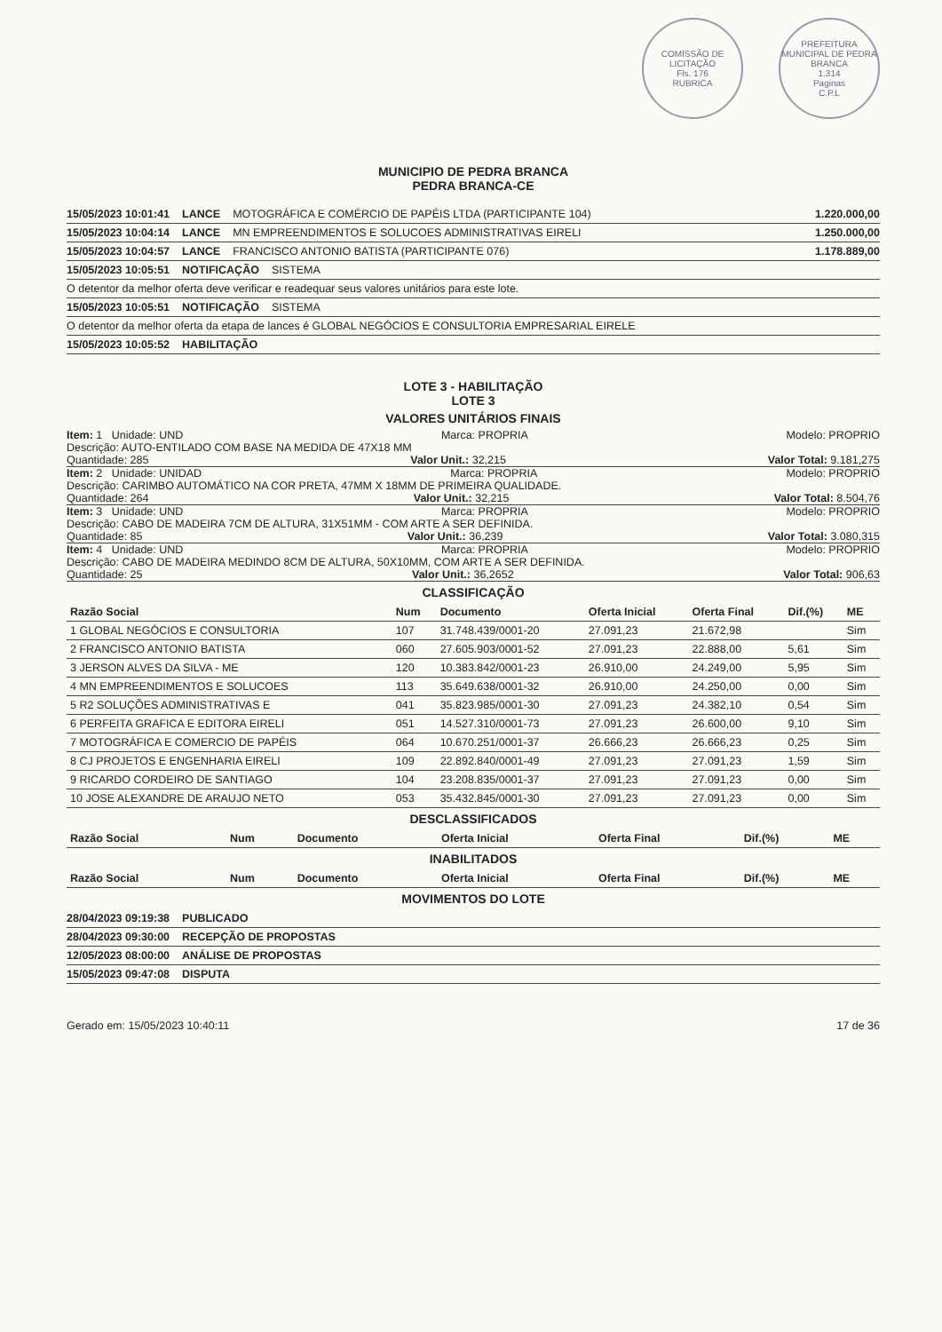COMISSÃO DE LICITAÇÃO
Fls. 176
RUBRICA
PREFEITURA MUNICIPAL DE PEDRA BRANCA
1.314
Paginas
C.P.L
MUNICIPIO DE PEDRA BRANCA
PEDRA BRANCA-CE
15/05/2023 10:01:41 LANCE MOTOGRÁFICA E COMÉRCIO DE PAPÉIS LTDA (PARTICIPANTE 104) 1.220.000,00
15/05/2023 10:04:14 LANCE MN EMPREENDIMENTOS E SOLUCOES ADMINISTRATIVAS EIRELI 1.250.000,00
15/05/2023 10:04:57 LANCE FRANCISCO ANTONIO BATISTA (PARTICIPANTE 076) 1.178.889,00
15/05/2023 10:05:51 NOTIFICAÇÃO SISTEMA
O detentor da melhor oferta deve verificar e readequar seus valores unitários para este lote.
15/05/2023 10:05:51 NOTIFICAÇÃO SISTEMA
O detentor da melhor oferta da etapa de lances é GLOBAL NEGÓCIOS E CONSULTORIA EMPRESARIAL EIRELE
15/05/2023 10:05:52 HABILITAÇÃO
LOTE 3 - HABILITAÇÃO
LOTE 3
VALORES UNITÁRIOS FINAIS
Item: 1 Unidade: UND Marca: PROPRIA Modelo: PROPRIO
Descrição: AUTO-ENTILADO COM BASE NA MEDIDA DE 47X18 MM
Quantidade: 285 Valor Unit.: 32,215 Valor Total: 9.181,275
Item: 2 Unidade: UNIDAD Marca: PROPRIA Modelo: PROPRIO
Descrição: CARIMBO AUTOMÁTICO NA COR PRETA, 47MM X 18MM DE PRIMEIRA QUALIDADE.
Quantidade: 264 Valor Unit.: 32,215 Valor Total: 8.504,76
Item: 3 Unidade: UND Marca: PROPRIA Modelo: PROPRIO
Descrição: CABO DE MADEIRA 7CM DE ALTURA, 31X51MM - COM ARTE A SER DEFINIDA.
Quantidade: 85 Valor Unit.: 36,239 Valor Total: 3.080,315
Item: 4 Unidade: UND Marca: PROPRIA Modelo: PROPRIO
Descrição: CABO DE MADEIRA MEDINDO 8CM DE ALTURA, 50X10MM, COM ARTE A SER DEFINIDA.
Quantidade: 25 Valor Unit.: 36,2652 Valor Total: 906,63
CLASSIFICAÇÃO
| Razão Social | Num | Documento | Oferta Inicial | Oferta Final | Dif.(%) | ME |
| --- | --- | --- | --- | --- | --- | --- |
| 1 GLOBAL NEGÓCIOS E CONSULTORIA | 107 | 31.748.439/0001-20 | 27.091,23 | 21.672,98 | | Sim |
| 2 FRANCISCO ANTONIO BATISTA | 060 | 27.605.903/0001-52 | 27.091,23 | 22.888,00 | 5,61 | Sim |
| 3 JERSON ALVES DA SILVA - ME | 120 | 10.383.842/0001-23 | 26.910,00 | 24.249,00 | 5,95 | Sim |
| 4 MN EMPREENDIMENTOS E SOLUCOES | 113 | 35.649.638/0001-32 | 26.910,00 | 24.250,00 | 0,00 | Sim |
| 5 R2 SOLUÇÕES ADMINISTRATIVAS E | 041 | 35.823.985/0001-30 | 27.091,23 | 24.382,10 | 0,54 | Sim |
| 6 PERFEITA GRAFICA E EDITORA EIRELI | 051 | 14.527.310/0001-73 | 27.091,23 | 26.600,00 | 9,10 | Sim |
| 7 MOTOGRÁFICA E COMERCIO DE PAPÉIS | 064 | 10.670.251/0001-37 | 26.666,23 | 26.666,23 | 0,25 | Sim |
| 8 CJ PROJETOS E ENGENHARIA EIRELI | 109 | 22.892.840/0001-49 | 27.091,23 | 27.091,23 | 1,59 | Sim |
| 9 RICARDO CORDEIRO DE SANTIAGO | 104 | 23.208.835/0001-37 | 27.091,23 | 27.091,23 | 0,00 | Sim |
| 10 JOSE ALEXANDRE DE ARAUJO NETO | 053 | 35.432.845/0001-30 | 27.091,23 | 27.091,23 | 0,00 | Sim |
DESCLASSIFICADOS
| Razão Social | Num | Documento | Oferta Inicial | Oferta Final | Dif.(%) | ME |
| --- | --- | --- | --- | --- | --- | --- |
INABILITADOS
| Razão Social | Num | Documento | Oferta Inicial | Oferta Final | Dif.(%) | ME |
| --- | --- | --- | --- | --- | --- | --- |
MOVIMENTOS DO LOTE
28/04/2023 09:19:38 PUBLICADO
28/04/2023 09:30:00 RECEPÇÃO DE PROPOSTAS
12/05/2023 08:00:00 ANÁLISE DE PROPOSTAS
15/05/2023 09:47:08 DISPUTA
Gerado em: 15/05/2023 10:40:11 17 de 36